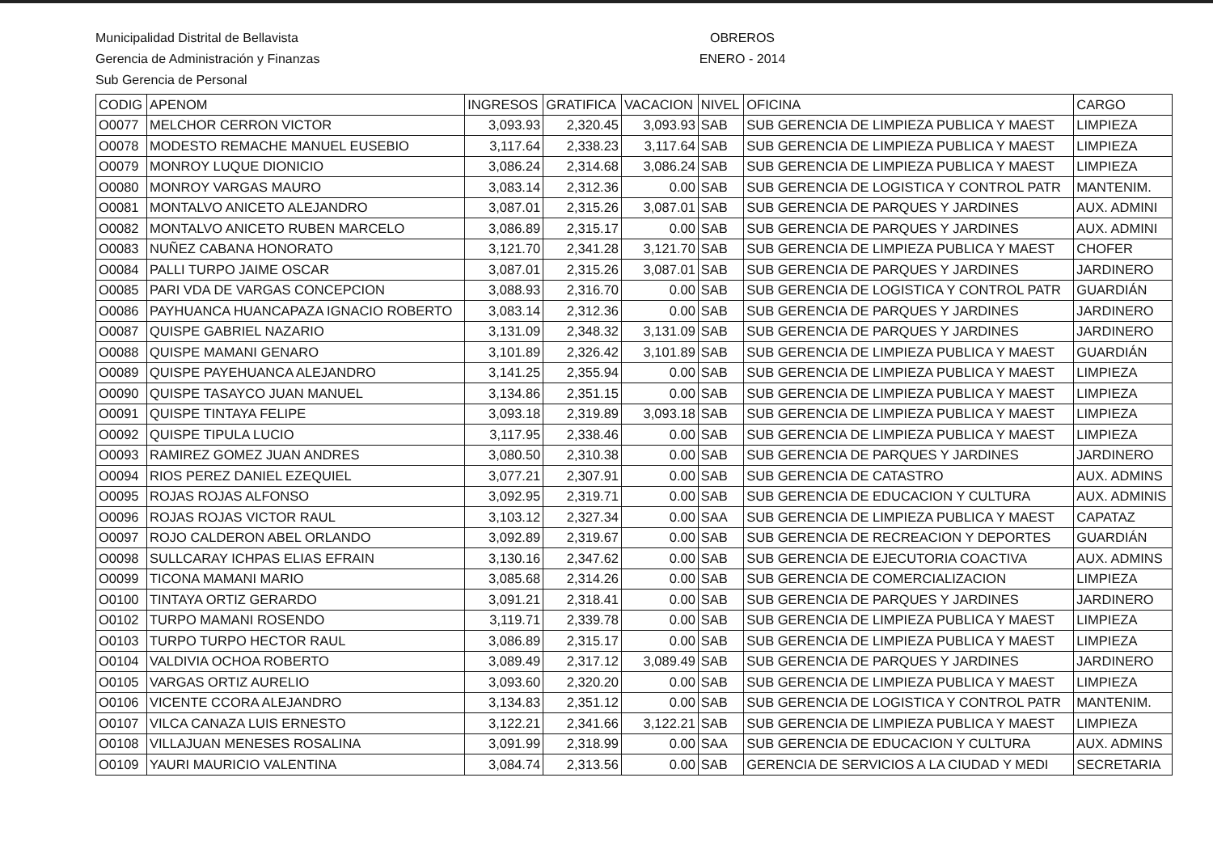Municipalidad Distrital de Bellavista
Gerencia de Administración y Finanzas
Sub Gerencia de Personal
OBREROS
ENERO - 2014
| CODIG | APENOM | INGRESOS | GRATIFICA | VACACION | NIVEL | OFICINA | CARGO |
| --- | --- | --- | --- | --- | --- | --- | --- |
| O0077 | MELCHOR CERRON VICTOR | 3,093.93 | 2,320.45 | 3,093.93 | SAB | SUB GERENCIA DE LIMPIEZA PUBLICA Y MAEST | LIMPIEZA |
| O0078 | MODESTO REMACHE MANUEL EUSEBIO | 3,117.64 | 2,338.23 | 3,117.64 | SAB | SUB GERENCIA DE LIMPIEZA PUBLICA Y MAEST | LIMPIEZA |
| O0079 | MONROY LUQUE DIONICIO | 3,086.24 | 2,314.68 | 3,086.24 | SAB | SUB GERENCIA DE LIMPIEZA PUBLICA Y MAEST | LIMPIEZA |
| O0080 | MONROY VARGAS MAURO | 3,083.14 | 2,312.36 | 0.00 | SAB | SUB GERENCIA DE LOGISTICA Y CONTROL PATR | MANTENIM. |
| O0081 | MONTALVO ANICETO ALEJANDRO | 3,087.01 | 2,315.26 | 3,087.01 | SAB | SUB GERENCIA DE PARQUES Y JARDINES | AUX. ADMINI |
| O0082 | MONTALVO ANICETO RUBEN MARCELO | 3,086.89 | 2,315.17 | 0.00 | SAB | SUB GERENCIA DE PARQUES Y JARDINES | AUX. ADMINI |
| O0083 | NUÑEZ CABANA HONORATO | 3,121.70 | 2,341.28 | 3,121.70 | SAB | SUB GERENCIA DE LIMPIEZA PUBLICA Y MAEST | CHOFER |
| O0084 | PALLI TURPO JAIME OSCAR | 3,087.01 | 2,315.26 | 3,087.01 | SAB | SUB GERENCIA DE PARQUES Y JARDINES | JARDINERO |
| O0085 | PARI VDA DE VARGAS CONCEPCION | 3,088.93 | 2,316.70 | 0.00 | SAB | SUB GERENCIA DE LOGISTICA Y CONTROL PATR | GUARDIÁN |
| O0086 | PAYHUANCA HUANCAPAZA IGNACIO ROBERTO | 3,083.14 | 2,312.36 | 0.00 | SAB | SUB GERENCIA DE PARQUES Y JARDINES | JARDINERO |
| O0087 | QUISPE GABRIEL NAZARIO | 3,131.09 | 2,348.32 | 3,131.09 | SAB | SUB GERENCIA DE PARQUES Y JARDINES | JARDINERO |
| O0088 | QUISPE MAMANI GENARO | 3,101.89 | 2,326.42 | 3,101.89 | SAB | SUB GERENCIA DE LIMPIEZA PUBLICA Y MAEST | GUARDIÁN |
| O0089 | QUISPE PAYEHUANCA ALEJANDRO | 3,141.25 | 2,355.94 | 0.00 | SAB | SUB GERENCIA DE LIMPIEZA PUBLICA Y MAEST | LIMPIEZA |
| O0090 | QUISPE TASAYCO JUAN MANUEL | 3,134.86 | 2,351.15 | 0.00 | SAB | SUB GERENCIA DE LIMPIEZA PUBLICA Y MAEST | LIMPIEZA |
| O0091 | QUISPE TINTAYA FELIPE | 3,093.18 | 2,319.89 | 3,093.18 | SAB | SUB GERENCIA DE LIMPIEZA PUBLICA Y MAEST | LIMPIEZA |
| O0092 | QUISPE TIPULA LUCIO | 3,117.95 | 2,338.46 | 0.00 | SAB | SUB GERENCIA DE LIMPIEZA PUBLICA Y MAEST | LIMPIEZA |
| O0093 | RAMIREZ GOMEZ JUAN ANDRES | 3,080.50 | 2,310.38 | 0.00 | SAB | SUB GERENCIA DE PARQUES Y JARDINES | JARDINERO |
| O0094 | RIOS PEREZ DANIEL EZEQUIEL | 3,077.21 | 2,307.91 | 0.00 | SAB | SUB GERENCIA DE CATASTRO | AUX. ADMINS |
| O0095 | ROJAS ROJAS ALFONSO | 3,092.95 | 2,319.71 | 0.00 | SAB | SUB GERENCIA DE EDUCACION Y CULTURA | AUX. ADMINIS |
| O0096 | ROJAS ROJAS VICTOR RAUL | 3,103.12 | 2,327.34 | 0.00 | SAA | SUB GERENCIA DE LIMPIEZA PUBLICA Y MAEST | CAPATAZ |
| O0097 | ROJO CALDERON ABEL ORLANDO | 3,092.89 | 2,319.67 | 0.00 | SAB | SUB GERENCIA DE RECREACION Y DEPORTES | GUARDIÁN |
| O0098 | SULLCARAY ICHPAS ELIAS EFRAIN | 3,130.16 | 2,347.62 | 0.00 | SAB | SUB GERENCIA DE EJECUTORIA COACTIVA | AUX. ADMINS |
| O0099 | TICONA MAMANI MARIO | 3,085.68 | 2,314.26 | 0.00 | SAB | SUB GERENCIA DE COMERCIALIZACION | LIMPIEZA |
| O0100 | TINTAYA ORTIZ GERARDO | 3,091.21 | 2,318.41 | 0.00 | SAB | SUB GERENCIA DE PARQUES Y JARDINES | JARDINERO |
| O0102 | TURPO MAMANI ROSENDO | 3,119.71 | 2,339.78 | 0.00 | SAB | SUB GERENCIA DE LIMPIEZA PUBLICA Y MAEST | LIMPIEZA |
| O0103 | TURPO TURPO HECTOR RAUL | 3,086.89 | 2,315.17 | 0.00 | SAB | SUB GERENCIA DE LIMPIEZA PUBLICA Y MAEST | LIMPIEZA |
| O0104 | VALDIVIA OCHOA ROBERTO | 3,089.49 | 2,317.12 | 3,089.49 | SAB | SUB GERENCIA DE PARQUES Y JARDINES | JARDINERO |
| O0105 | VARGAS ORTIZ AURELIO | 3,093.60 | 2,320.20 | 0.00 | SAB | SUB GERENCIA DE LIMPIEZA PUBLICA Y MAEST | LIMPIEZA |
| O0106 | VICENTE CCORA ALEJANDRO | 3,134.83 | 2,351.12 | 0.00 | SAB | SUB GERENCIA DE LOGISTICA Y CONTROL PATR | MANTENIM. |
| O0107 | VILCA CANAZA LUIS ERNESTO | 3,122.21 | 2,341.66 | 3,122.21 | SAB | SUB GERENCIA DE LIMPIEZA PUBLICA Y MAEST | LIMPIEZA |
| O0108 | VILLAJUAN MENESES ROSALINA | 3,091.99 | 2,318.99 | 0.00 | SAA | SUB GERENCIA DE EDUCACION Y CULTURA | AUX. ADMINS |
| O0109 | YAURI MAURICIO VALENTINA | 3,084.74 | 2,313.56 | 0.00 | SAB | GERENCIA DE SERVICIOS A LA CIUDAD Y MEDI | SECRETARIA |